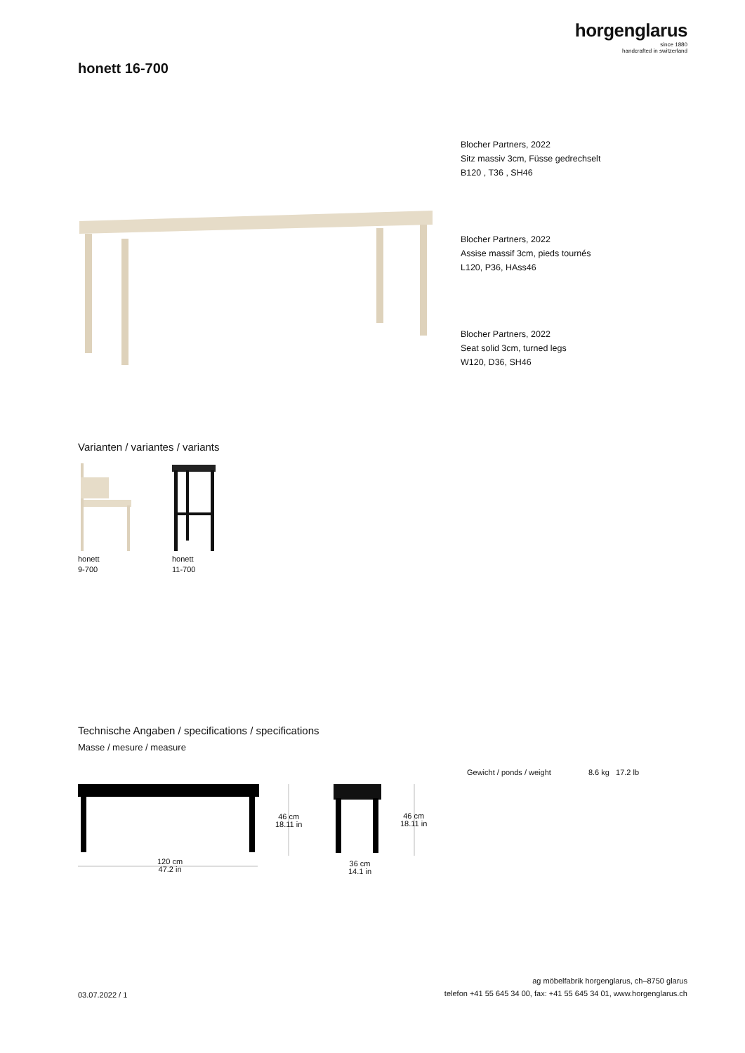horgenglarus
since 1880
handcrafted in switzerland
honett 16-700
Blocher Partners, 2022
Sitz massiv 3cm, Füsse gedrechselt
B120 , T36 , SH46
Blocher Partners, 2022
Assise massif 3cm, pieds tournés
L120, P36, HAss46
Blocher Partners, 2022
Seat solid 3cm, turned legs
W120, D36, SH46
Varianten / variantes / variants
honett
9-700
honett
11-700
Technische Angaben / specifications / specifications
Masse / mesure / measure
Gewicht / ponds / weight 8.6 kg 17.2 lb
46 cm
18.11 in
46 cm
18.11 in
120 cm
47.2 in
36 cm
14.1 in
03.07.2022 / 1
ag möbelfabrik horgenglarus, ch–8750 glarus
telefon +41 55 645 34 00, fax: +41 55 645 34 01, www.horgenglarus.ch